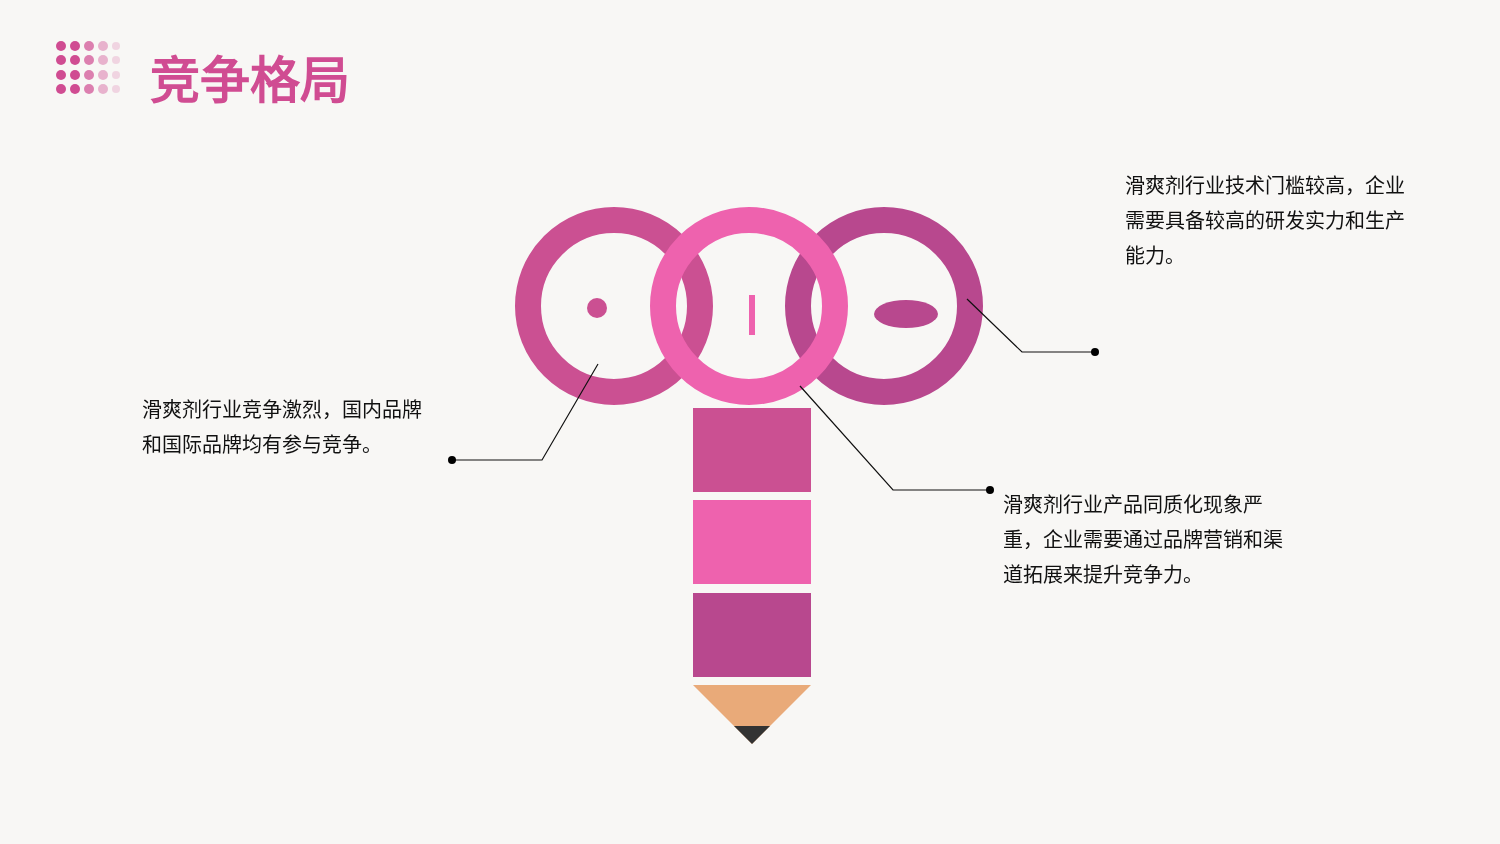竞争格局
滑爽剂行业竞争激烈，国内品牌和国际品牌均有参与竞争。
滑爽剂行业技术门槛较高，企业需要具备较高的研发实力和生产能力。
滑爽剂行业产品同质化现象严重，企业需要通过品牌营销和渠道拓展来提升竞争力。